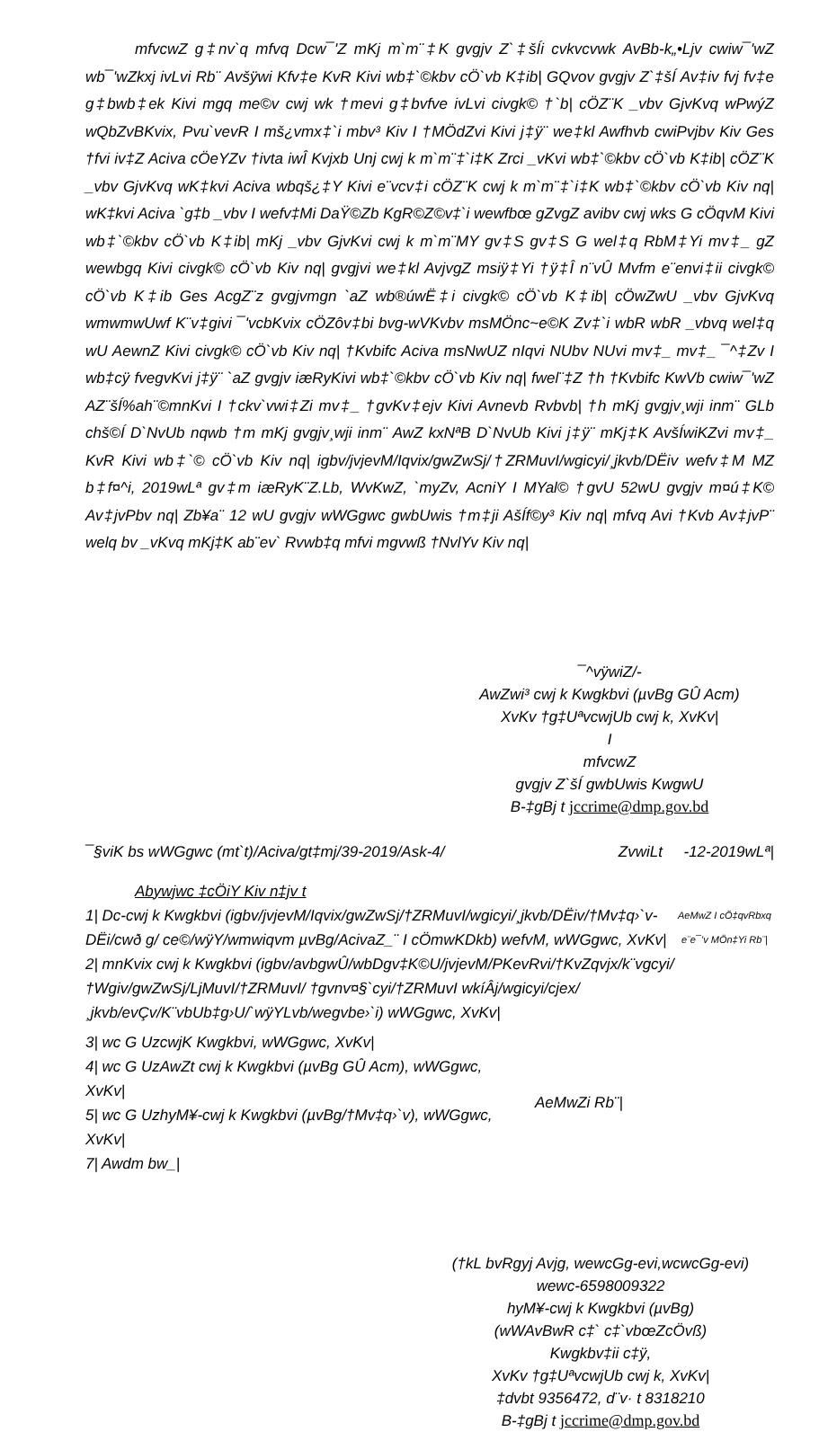mfvcwZ g‡nv`q mfvq Dcw¯'Z mKj m`m¨‡K gvgjv Z`‡šÍi cvkvcvwk AvBb-k„•Ljv cwiw¯'wZ wb¯'wZkxj ivLvi Rb¨ Avšÿwi Kfv‡e KvR Kivi wb‡`©kbv cÖ`vb K‡ib| GQvov gvgjv Z`‡šÍ Av‡iv fvj fv‡e g‡bwb‡ek Kivi mgq me©v cwj wk †mevi g‡bvfve ivLvi civgk© †`b| cÖZ¨K _vbv GjvKvq wPwýZ wQbZvBKvix, Pvu`vevR I mš¿vmx‡`i mbv³ Kiv I †MÖdZvi Kivi j‡ÿ¨ we‡kl Awfhvb cwiPvjbv Kiv Ges †fvi iv‡Z Aciva cÖeYZv †ivta iwÎ Kvjxb Unj cwj k m`m¨‡`i‡K Zrci _vKvi wb‡`©kbv cÖ`vb K‡ib| cÖZ¨K _vbv GjvKvq wK‡kvi Aciva wbqš¿‡Y Kivi e¨vcv‡i cÖZ¨K cwj k m`m¨‡`i‡K wb‡`©kbv cÖ`vb Kiv nq| wK‡kvi Aciva `g‡b _vbv I wefv‡Mi DaŸ©Zb KgR©Z©v‡`i wewfbœ gZvgZ avibv cwj wks G cÖqvM Kivi wb‡`©kbv cÖ`vb K‡ib| mKj _vbv GjvKvi cwj k m`m¨MY gv‡S gv‡S G wel‡q RbM‡Yi mv‡_ gZ wewbgq Kivi civgk© cÖ`vb Kiv nq| gvgjvi we‡kl AvjvgZ msiÿ‡Yi †ÿ‡Î n¨vÛ Mvfm e¨envi‡ii civgk© cÖ`vb K‡ib Ges AcgZ¨z gvgjvmgn `aZ wb®úwË‡i civgk© cÖ`vb K‡ib| cÖwZwU _vbv GjvKvq wmwmwUwf K¨v‡givi ¯'vcbKvix cÖZôv‡bi bvg-wVKvbv msMÖnc~e©K Zv‡`i wbR wbR _vbvq wel‡q wU AewnZ Kivi civgk© cÖ`vb Kiv nq| †Kvbifc Aciva msNwUZ nIqvi NUbv NUvi mv‡_ mv‡_ ¯^‡Zv I wb‡cÿ fvegvKvi j‡ÿ¨ `aZ gvgjv iæRyKivi wb‡`©kbv cÖ`vb Kiv nq| fwel¨‡Z †h †Kvbifc KwVb cwiw¯'wZ AZ¨šÍ%ah¨©mnKvi I †ckv`vwi‡Zi mv‡_ †gvKv‡ejv Kivi Avnevb Rvbvb| †h mKj gvgjv¸wji inm¨ GLb chš©Í D`NvUb nqwb †m mKj gvgjv¸wji inm¨ AwZ kxNªB D`NvUb Kivi j‡ÿ¨ mKj‡K AvšÍwiKZvi mv‡_ KvR Kivi wb‡`© cÖ`vb Kiv nq| igbv/jvjevM/Iqvix/gwZwSj/†ZRMuvI/wgicyi/¸jkvb/DËiv wefv‡M MZ b‡f¤^i, 2019wLª gv‡m iæRyK¨Z.Lb, WvKwZ, `myZv, AcniY I MYal© †gvU 52wU gvgjv m¤ú‡K© Av‡jvPbv nq| Zb¥a¨ 12 wU gvgjv wWGgwc gwbUwis †m‡ji AšÍf©y³ Kiv nq| mfvq Avi †Kvb Av‡jvP¨ welq bv _vKvq mKj‡K ab¨ev` Rvwb‡q mfvi mgvwß †NvlYv Kiv nq|
¯^vÿwiZ/-
AwZwi³ cwj k Kwgkbvi (µvBg GÛ Acm)
XvKv †g‡UªvcwjUb cwj k, XvKv|
I
mfvcwZ
gvgjv Z`šÍ gwbUwis KwgwU
B-‡gBj t jccrime@dmp.gov.bd
¯§viK bs wWGgwc (mt`t)/Aciva/gt‡mj/39-2019/Ask-4/ ZvwiLt -12-2019wLª|
Abywjwc ‡cÖiY Kiv n‡jv t
1| Dc-cwj k Kwgkbvi (igbv/jvjevM/Iqvix/gwZwSj/†ZRMuvI/wgicyi/¸jkvb/DËiv/†Mv‡q›`v-DËi/cwð g/ ce©/wÿY/wmwiqvm µvBg/AcivaZ_¨ I cÖmwKDkb) wefvM, wWGgwc, XvKv|
AeMwZ I cÖ‡qvRbxq e¨e¯'v MÖn‡Yi Rb¨|
2| mnKvix cwj k Kwgkbvi (igbv/avbgwÛ/wbDgv‡K©U/jvjevM/PKevRvi/†KvZqvjx/k¨vgcyi/†Wgiv/gwZwSj/LjMuvI/†ZRMuvI/ †gvnv¤§`cyi/†ZRMuvI wkíÂj/wgicyi/cjex/¸jkvb/evÇv/K¨vbUb‡g›U/`wÿYLvb/wegvbe›`i) wWGgwc, XvKv|
3| wc G UzcwjK Kwgkbvi, wWGgwc, XvKv|
4| wc G UzAwZt cwj k Kwgkbvi (µvBg GÛ Acm), wWGgwc, XvKv|
5| wc G UzhyM¥-cwj k Kwgkbvi (µvBg/†Mv‡q›`v), wWGgwc, XvKv|
7| Awdm bw_|
AeMwZi Rb¨|
(†kL bvRgyj Avjg, wewcGg-evi,wcwcGg-evi)
wewc-6598009322
hyM¥-cwj k Kwgkbvi (µvBg)
(wWAvBwR c‡` c‡`vbœZcÖvß)
Kwgkbv‡ii c‡ÿ,
XvKv †g‡UªvcwjUb cwj k, XvKv|
‡dvbt 9356472, d¨v· t 8318210
B-‡gBj t jccrime@dmp.gov.bd